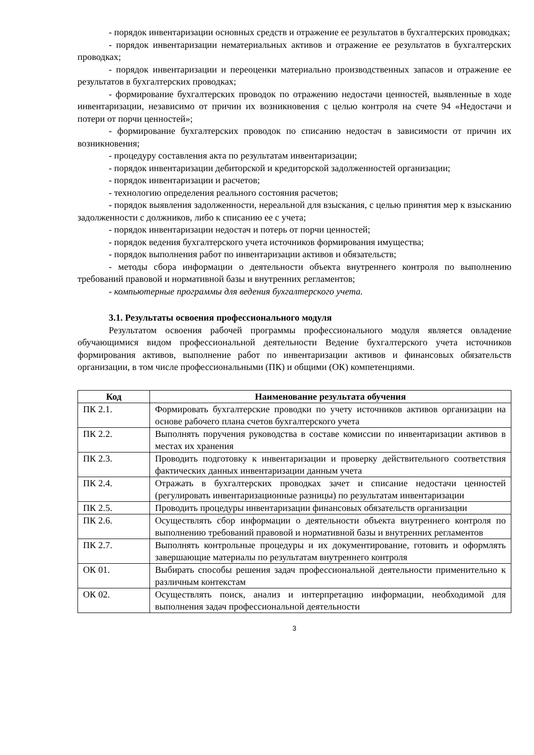- порядок инвентаризации основных средств и отражение ее результатов в бухгалтерских проводках;
- порядок инвентаризации нематериальных активов и отражение ее результатов в бухгалтерских проводках;
- порядок инвентаризации и переоценки материально производственных запасов и отражение ее результатов в бухгалтерских проводках;
- формирование бухгалтерских проводок по отражению недостачи ценностей, выявленные в ходе инвентаризации, независимо от причин их возникновения с целью контроля на счете 94 «Недостачи и потери от порчи ценностей»;
- формирование бухгалтерских проводок по списанию недостач в зависимости от причин их возникновения;
- процедуру составления акта по результатам инвентаризации;
- порядок инвентаризации дебиторской и кредиторской задолженностей организации;
- порядок инвентаризации и расчетов;
- технологию определения реального состояния расчетов;
- порядок выявления задолженности, нереальной для взыскания, с целью принятия мер к взысканию задолженности с должников, либо к списанию ее с учета;
- порядок инвентаризации недостач и потерь от порчи ценностей;
- порядок ведения бухгалтерского учета источников формирования имущества;
- порядок выполнения работ по инвентаризации активов и обязательств;
- методы сбора информации о деятельности объекта внутреннего контроля по выполнению требований правовой и нормативной базы и внутренних регламентов;
- компьютерные программы для ведения бухгалтерского учета.
3.1. Результаты освоения профессионального модуля
Результатом освоения рабочей программы профессионального модуля является овладение обучающимися видом профессиональной деятельности Ведение бухгалтерского учета источников формирования активов, выполнение работ по инвентаризации активов и финансовых обязательств организации, в том числе профессиональными (ПК) и общими (ОК) компетенциями.
| Код | Наименование результата обучения |
| --- | --- |
| ПК 2.1. | Формировать бухгалтерские проводки по учету источников активов организации на основе рабочего плана счетов бухгалтерского учета |
| ПК 2.2. | Выполнять поручения руководства в составе комиссии по инвентаризации активов в местах их хранения |
| ПК 2.3. | Проводить подготовку к инвентаризации и проверку действительного соответствия фактических данных инвентаризации данным учета |
| ПК 2.4. | Отражать в бухгалтерских проводках зачет и списание недостачи ценностей (регулировать инвентаризационные разницы) по результатам инвентаризации |
| ПК 2.5. | Проводить процедуры инвентаризации финансовых обязательств организации |
| ПК 2.6. | Осуществлять сбор информации о деятельности объекта внутреннего контроля по выполнению требований правовой и нормативной базы и внутренних регламентов |
| ПК 2.7. | Выполнять контрольные процедуры и их документирование, готовить и оформлять завершающие материалы по результатам внутреннего контроля |
| ОК 01. | Выбирать способы решения задач профессиональной деятельности применительно к различным контекстам |
| ОК 02. | Осуществлять поиск, анализ и интерпретацию информации, необходимой для выполнения задач профессиональной деятельности |
3